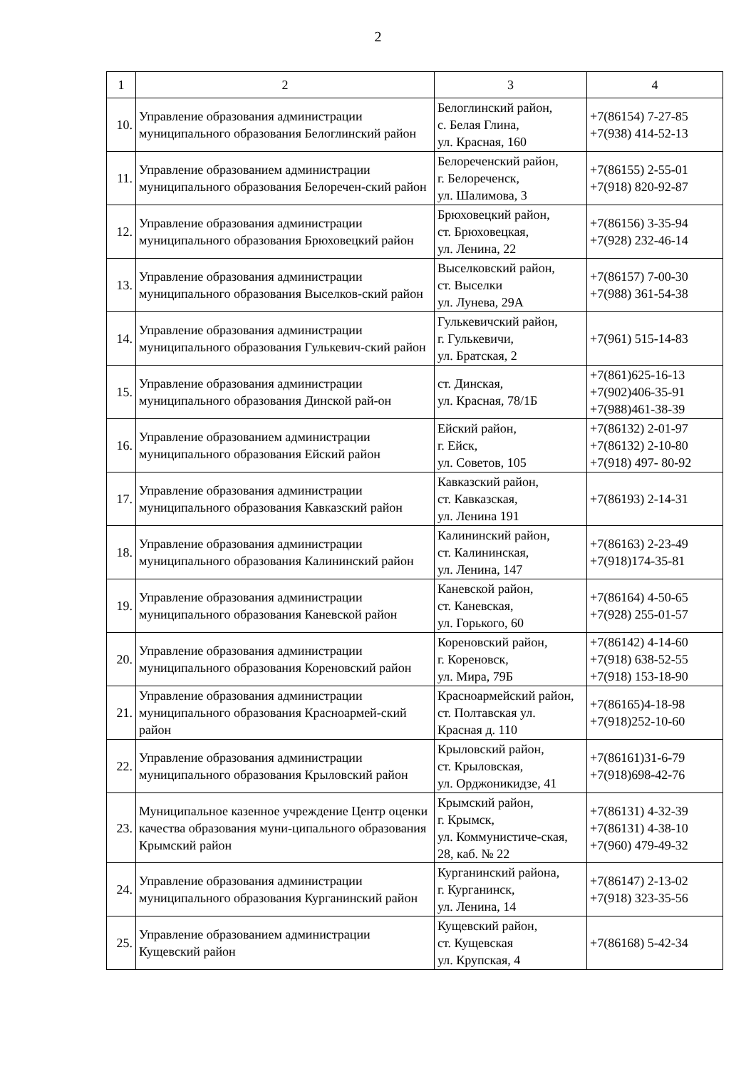2
| 1 | 2 | 3 | 4 |
| --- | --- | --- | --- |
| 10. | Управление образования администрации муниципального образования Белоглинский район | Белоглинский район, с. Белая Глина, ул. Красная, 160 | +7(86154) 7-27-85 +7(938) 414-52-13 |
| 11. | Управление образованием администрации муниципального образования Белоречен-ский район | Белореченский район, г. Белореченск, ул. Шалимова, 3 | +7(86155) 2-55-01 +7(918) 820-92-87 |
| 12. | Управление образования администрации муниципального образования Брюховецкий район | Брюховецкий район, ст. Брюховецкая, ул. Ленина, 22 | +7(86156) 3-35-94 +7(928) 232-46-14 |
| 13. | Управление образования администрации муниципального образования Выселков-ский район | Выселковский район, ст. Выселки ул. Лунева, 29А | +7(86157) 7-00-30 +7(988) 361-54-38 |
| 14. | Управление образования администрации муниципального образования Гулькевич-ский район | Гулькевичский район, г. Гулькевичи, ул. Братская, 2 | +7(961) 515-14-83 |
| 15. | Управление образования администрации муниципального образования Динской рай-он | ст. Динская, ул. Красная, 78/1Б | +7(861)625-16-13 +7(902)406-35-91 +7(988)461-38-39 |
| 16. | Управление образованием администрации муниципального образования Ейский район | Ейский район, г. Ейск, ул. Советов, 105 | +7(86132) 2-01-97 +7(86132) 2-10-80 +7(918) 497- 80-92 |
| 17. | Управление образования администрации муниципального образования Кавказский район | Кавказский район, ст. Кавказская, ул. Ленина 191 | +7(86193) 2-14-31 |
| 18. | Управление образования администрации муниципального образования Калининский район | Калининский район, ст. Калининская, ул. Ленина, 147 | +7(86163) 2-23-49 +7(918)174-35-81 |
| 19. | Управление образования администрации муниципального образования Каневской район | Каневской район, ст. Каневская, ул. Горького, 60 | +7(86164) 4-50-65 +7(928) 255-01-57 |
| 20. | Управление образования администрации муниципального образования Кореновский район | Кореновский район, г. Кореновск, ул. Мира, 79Б | +7(86142) 4-14-60 +7(918) 638-52-55 +7(918) 153-18-90 |
| 21. | Управление образования администрации муниципального образования Красноармей-ский район | Красноармейский район, ст. Полтавская ул. Красная д. 110 | +7(86165)4-18-98 +7(918)252-10-60 |
| 22. | Управление образования администрации муниципального образования Крыловский район | Крыловский район, ст. Крыловская, ул. Орджоникидзе, 41 | +7(86161)31-6-79 +7(918)698-42-76 |
| 23. | Муниципальное казенное учреждение Центр оценки качества образования муни-ципального образования Крымский район | Крымский район, г. Крымск, ул. Коммунистиче-ская, 28, каб. № 22 | +7(86131) 4-32-39 +7(86131) 4-38-10 +7(960) 479-49-32 |
| 24. | Управление образования администрации муниципального образования Курганинский район | Курганинский района, г. Курганинск, ул. Ленина, 14 | +7(86147) 2-13-02 +7(918) 323-35-56 |
| 25. | Управление образованием администрации Кущевский район | Кущевский район, ст. Кущевская ул. Крупская, 4 | +7(86168) 5-42-34 |